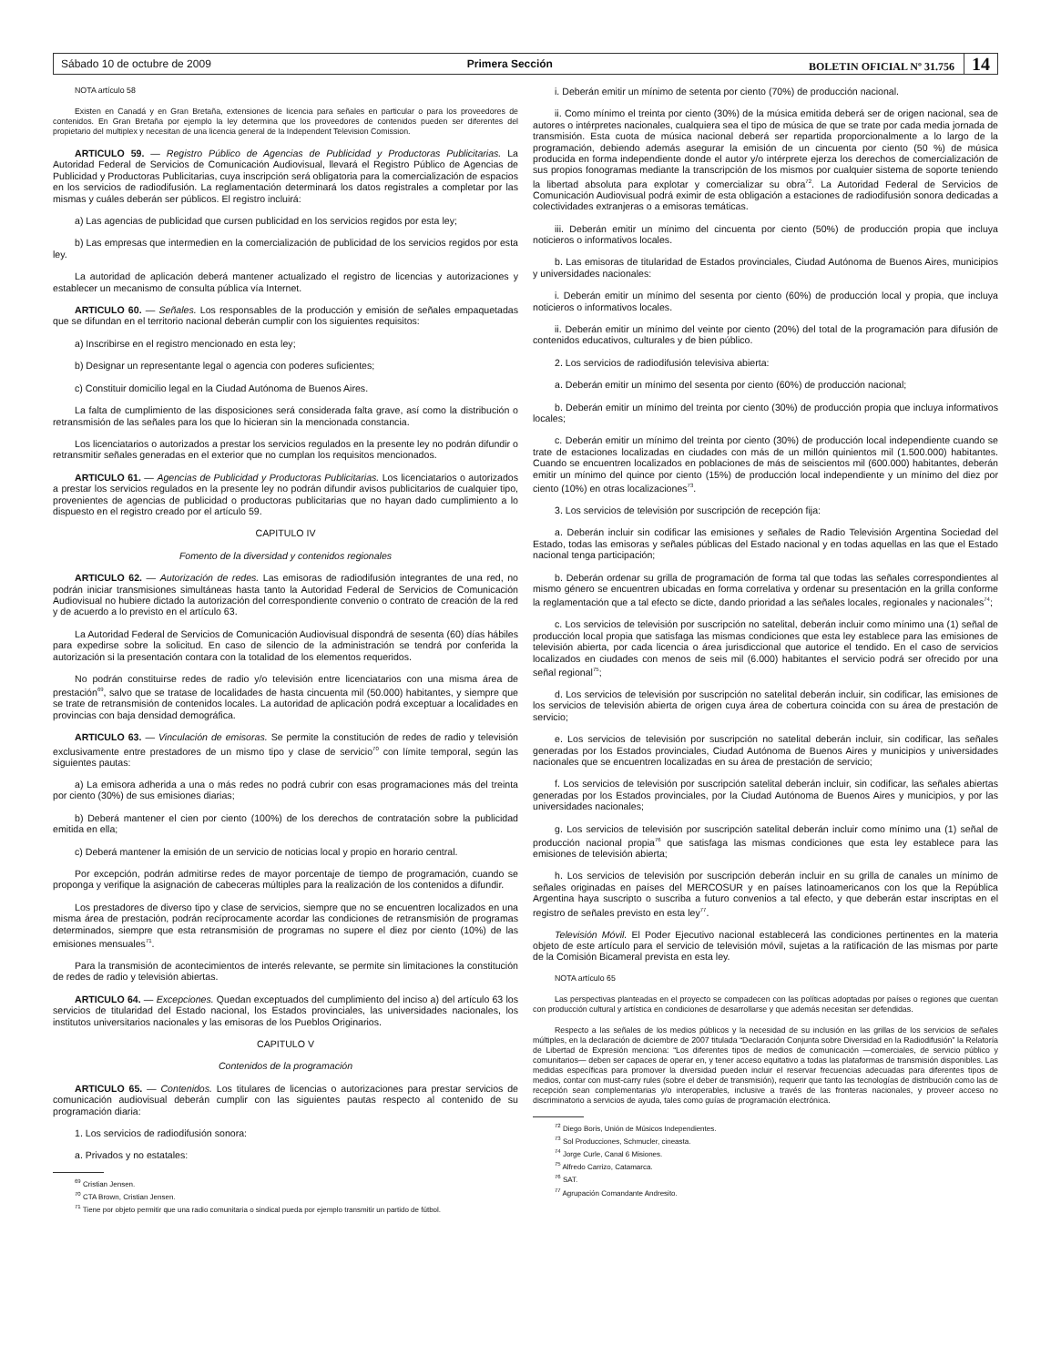Sábado 10 de octubre de 2009 Primera Sección BOLETIN OFICIAL Nº 31.756 14
NOTA artículo 58
Existen en Canadá y en Gran Bretaña, extensiones de licencia para señales en particular o para los proveedores de contenidos. En Gran Bretaña por ejemplo la ley determina que los proveedores de contenidos pueden ser diferentes del propietario del multiplex y necesitan de una licencia general de la Independent Television Comission.
ARTICULO 59. — Registro Público de Agencias de Publicidad y Productoras Publicitarias. La Autoridad Federal de Servicios de Comunicación Audiovisual, llevará el Registro Público de Agencias de Publicidad y Productoras Publicitarias, cuya inscripción será obligatoria para la comercialización de espacios en los servicios de radiodifusión. La reglamentación determinará los datos registrales a completar por las mismas y cuáles deberán ser públicos. El registro incluirá:
a) Las agencias de publicidad que cursen publicidad en los servicios regidos por esta ley;
b) Las empresas que intermedien en la comercialización de publicidad de los servicios regidos por esta ley.
La autoridad de aplicación deberá mantener actualizado el registro de licencias y autorizaciones y establecer un mecanismo de consulta pública vía Internet.
ARTICULO 60. — Señales. Los responsables de la producción y emisión de señales empaquetadas que se difundan en el territorio nacional deberán cumplir con los siguientes requisitos:
a) Inscribirse en el registro mencionado en esta ley;
b) Designar un representante legal o agencia con poderes suficientes;
c) Constituir domicilio legal en la Ciudad Autónoma de Buenos Aires.
La falta de cumplimiento de las disposiciones será considerada falta grave, así como la distribución o retransmisión de las señales para los que lo hicieran sin la mencionada constancia.
Los licenciatarios o autorizados a prestar los servicios regulados en la presente ley no podrán difundir o retransmitir señales generadas en el exterior que no cumplan los requisitos mencionados.
ARTICULO 61. — Agencias de Publicidad y Productoras Publicitarias. Los licenciatarios o autorizados a prestar los servicios regulados en la presente ley no podrán difundir avisos publicitarios de cualquier tipo, provenientes de agencias de publicidad o productoras publicitarias que no hayan dado cumplimiento a lo dispuesto en el registro creado por el artículo 59.
CAPITULO IV
Fomento de la diversidad y contenidos regionales
ARTICULO 62. — Autorización de redes. Las emisoras de radiodifusión integrantes de una red, no podrán iniciar transmisiones simultáneas hasta tanto la Autoridad Federal de Servicios de Comunicación Audiovisual no hubiere dictado la autorización del correspondiente convenio o contrato de creación de la red y de acuerdo a lo previsto en el artículo 63.
La Autoridad Federal de Servicios de Comunicación Audiovisual dispondrá de sesenta (60) días hábiles para expedirse sobre la solicitud. En caso de silencio de la administración se tendrá por conferida la autorización si la presentación contara con la totalidad de los elementos requeridos.
No podrán constituirse redes de radio y/o televisión entre licenciatarios con una misma área de prestación<sup>69</sup>, salvo que se tratase de localidades de hasta cincuenta mil (50.000) habitantes, y siempre que se trate de retransmisión de contenidos locales. La autoridad de aplicación podrá exceptuar a localidades en provincias con baja densidad demográfica.
ARTICULO 63. — Vinculación de emisoras. Se permite la constitución de redes de radio y televisión exclusivamente entre prestadores de un mismo tipo y clase de servicio<sup>70</sup> con límite temporal, según las siguientes pautas:
a) La emisora adherida a una o más redes no podrá cubrir con esas programaciones más del treinta por ciento (30%) de sus emisiones diarias;
b) Deberá mantener el cien por ciento (100%) de los derechos de contratación sobre la publicidad emitida en ella;
c) Deberá mantener la emisión de un servicio de noticias local y propio en horario central.
Por excepción, podrán admitirse redes de mayor porcentaje de tiempo de programación, cuando se proponga y verifique la asignación de cabeceras múltiples para la realización de los contenidos a difundir.
Los prestadores de diverso tipo y clase de servicios, siempre que no se encuentren localizados en una misma área de prestación, podrán recíprocamente acordar las condiciones de retransmisión de programas determinados, siempre que esta retransmisión de programas no supere el diez por ciento (10%) de las emisiones mensuales<sup>71</sup>.
Para la transmisión de acontecimientos de interés relevante, se permite sin limitaciones la constitución de redes de radio y televisión abiertas.
ARTICULO 64. — Excepciones. Quedan exceptuados del cumplimiento del inciso a) del artículo 63 los servicios de titularidad del Estado nacional, los Estados provinciales, las universidades nacionales, los institutos universitarios nacionales y las emisoras de los Pueblos Originarios.
CAPITULO V
Contenidos de la programación
ARTICULO 65. — Contenidos. Los titulares de licencias o autorizaciones para prestar servicios de comunicación audiovisual deberán cumplir con las siguientes pautas respecto al contenido de su programación diaria:
1. Los servicios de radiodifusión sonora:
a. Privados y no estatales:
<sup>69</sup> Cristian Jensen.
<sup>70</sup> CTA Brown, Cristian Jensen.
<sup>71</sup> Tiene por objeto permitir que una radio comunitaria o sindical pueda por ejemplo transmitir un partido de fútbol.
i. Deberán emitir un mínimo de setenta por ciento (70%) de producción nacional.
ii. Como mínimo el treinta por ciento (30%) de la música emitida deberá ser de origen nacional, sea de autores o intérpretes nacionales, cualquiera sea el tipo de música de que se trate por cada media jornada de transmisión. Esta cuota de música nacional deberá ser repartida proporcionalmente a lo largo de la programación, debiendo además asegurar la emisión de un cincuenta por ciento (50 %) de música producida en forma independiente donde el autor y/o intérprete ejerza los derechos de comercialización de sus propios fonogramas mediante la transcripción de los mismos por cualquier sistema de soporte teniendo la libertad absoluta para explotar y comercializar su obra<sup>72</sup>. La Autoridad Federal de Servicios de Comunicación Audiovisual podrá eximir de esta obligación a estaciones de radiodifusión sonora dedicadas a colectividades extranjeras o a emisoras temáticas.
iii. Deberán emitir un mínimo del cincuenta por ciento (50%) de producción propia que incluya noticieros o informativos locales.
b. Las emisoras de titularidad de Estados provinciales, Ciudad Autónoma de Buenos Aires, municipios y universidades nacionales:
i. Deberán emitir un mínimo del sesenta por ciento (60%) de producción local y propia, que incluya noticieros o informativos locales.
ii. Deberán emitir un mínimo del veinte por ciento (20%) del total de la programación para difusión de contenidos educativos, culturales y de bien público.
2. Los servicios de radiodifusión televisiva abierta:
a. Deberán emitir un mínimo del sesenta por ciento (60%) de producción nacional;
b. Deberán emitir un mínimo del treinta por ciento (30%) de producción propia que incluya informativos locales;
c. Deberán emitir un mínimo del treinta por ciento (30%) de producción local independiente cuando se trate de estaciones localizadas en ciudades con más de un millón quinientos mil (1.500.000) habitantes. Cuando se encuentren localizados en poblaciones de más de seiscientos mil (600.000) habitantes, deberán emitir un mínimo del quince por ciento (15%) de producción local independiente y un mínimo del diez por ciento (10%) en otras localizaciones<sup>73</sup>.
3. Los servicios de televisión por suscripción de recepción fija:
a. Deberán incluir sin codificar las emisiones y señales de Radio Televisión Argentina Sociedad del Estado, todas las emisoras y señales públicas del Estado nacional y en todas aquellas en las que el Estado nacional tenga participación;
b. Deberán ordenar su grilla de programación de forma tal que todas las señales correspondientes al mismo género se encuentren ubicadas en forma correlativa y ordenar su presentación en la grilla conforme la reglamentación que a tal efecto se dicte, dando prioridad a las señales locales, regionales y nacionales<sup>74</sup>;
c. Los servicios de televisión por suscripción no satelital, deberán incluir como mínimo una (1) señal de producción local propia que satisfaga las mismas condiciones que esta ley establece para las emisiones de televisión abierta, por cada licencia o área jurisdiccional que autorice el tendido. En el caso de servicios localizados en ciudades con menos de seis mil (6.000) habitantes el servicio podrá ser ofrecido por una señal regional<sup>75</sup>;
d. Los servicios de televisión por suscripción no satelital deberán incluir, sin codificar, las emisiones de los servicios de televisión abierta de origen cuya área de cobertura coincida con su área de prestación de servicio;
e. Los servicios de televisión por suscripción no satelital deberán incluir, sin codificar, las señales generadas por los Estados provinciales, Ciudad Autónoma de Buenos Aires y municipios y universidades nacionales que se encuentren localizadas en su área de prestación de servicio;
f. Los servicios de televisión por suscripción satelital deberán incluir, sin codificar, las señales abiertas generadas por los Estados provinciales, por la Ciudad Autónoma de Buenos Aires y municipios, y por las universidades nacionales;
g. Los servicios de televisión por suscripción satelital deberán incluir como mínimo una (1) señal de producción nacional propia<sup>76</sup> que satisfaga las mismas condiciones que esta ley establece para las emisiones de televisión abierta;
h. Los servicios de televisión por suscripción deberán incluir en su grilla de canales un mínimo de señales originadas en países del MERCOSUR y en países latinoamericanos con los que la República Argentina haya suscripto o suscriba a futuro convenios a tal efecto, y que deberán estar inscriptas en el registro de señales previsto en esta ley<sup>77</sup>.
Televisión Móvil. El Poder Ejecutivo nacional establecerá las condiciones pertinentes en la materia objeto de este artículo para el servicio de televisión móvil, sujetas a la ratificación de las mismas por parte de la Comisión Bicameral prevista en esta ley.
NOTA artículo 65
Las perspectivas planteadas en el proyecto se compadecen con las políticas adoptadas por países o regiones que cuentan con producción cultural y artística en condiciones de desarrollarse y que además necesitan ser defendidas.
Respecto a las señales de los medios públicos y la necesidad de su inclusión en las grillas de los servicios de señales múltiples, en la declaración de diciembre de 2007 titulada “Declaración Conjunta sobre Diversidad en la Radiodifusión” la Relatoría de Libertad de Expresión menciona: “Los diferentes tipos de medios de comunicación —comerciales, de servicio público y comunitarios— deben ser capaces de operar en, y tener acceso equitativo a todas las plataformas de transmisión disponibles. Las medidas específicas para promover la diversidad pueden incluir el reservar frecuencias adecuadas para diferentes tipos de medios, contar con must-carry rules (sobre el deber de transmisión), requerir que tanto las tecnologías de distribución como las de recepción sean complementarias y/o interoperables, inclusive a través de las fronteras nacionales, y proveer acceso no discriminatorio a servicios de ayuda, tales como guías de programación electrónica.
<sup>72</sup> Diego Boris, Unión de Músicos Independientes.
<sup>73</sup> Sol Producciones, Schmucler, cineasta.
<sup>74</sup> Jorge Curle, Canal 6 Misiones.
<sup>75</sup> Alfredo Carrizo, Catamarca.
<sup>76</sup> SAT.
<sup>77</sup> Agrupación Comandante Andresito.